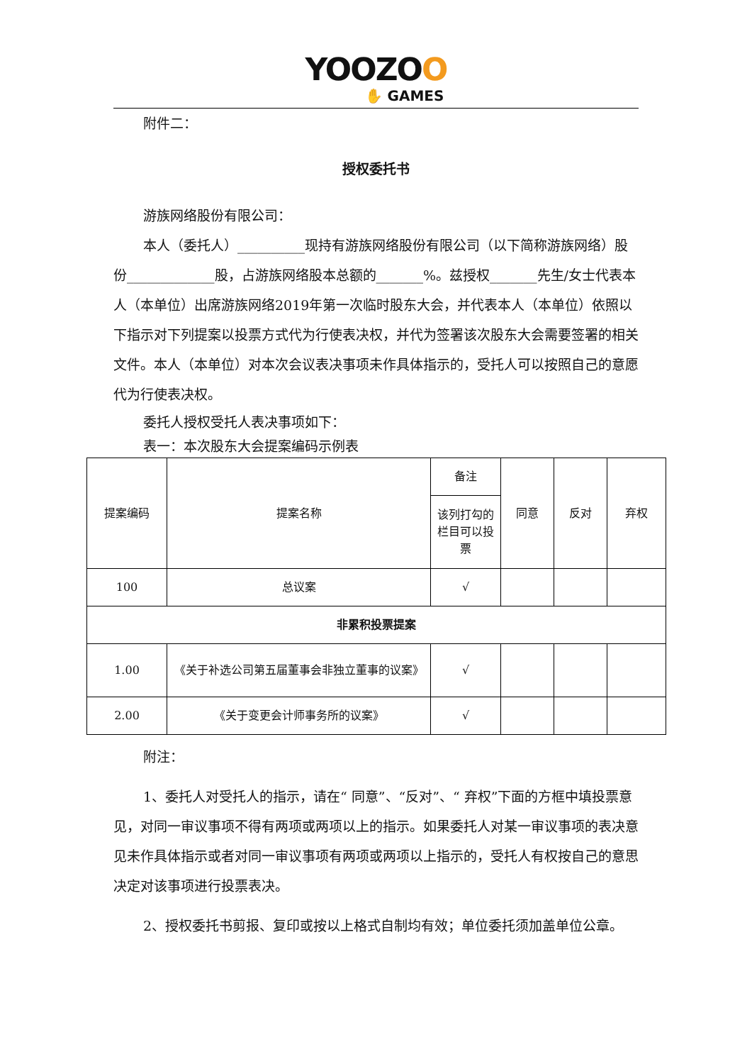YOOZOO
✋ GAMES
附件二：
授权委托书
游族网络股份有限公司：
本人（委托人）__________现持有游族网络股份有限公司（以下简称游族网络）股份_____________股，占游族网络股本总额的_______%。兹授权_______先生/女士代表本人（本单位）出席游族网络2019年第一次临时股东大会，并代表本人（本单位）依照以下指示对下列提案以投票方式代为行使表决权，并代为签署该次股东大会需要签署的相关文件。本人（本单位）对本次会议表决事项未作具体指示的，受托人可以按照自己的意愿代为行使表决权。
委托人授权受托人表决事项如下：
表一：本次股东大会提案编码示例表
| 提案编码 | 提案名称 | 备注 | 同意 | 反对 | 弃权 |
| | | 该列打勾的栏目可以投票 | | | |
| 100 | 总议案 | √ | | | |
| 非累积投票提案 | | | | | |
| 1.00 | 《关于补选公司第五届董事会非独立董事的议案》 | √ | | | |
| 2.00 | 《关于变更会计师事务所的议案》 | √ | | | |
附注：
1、委托人对受托人的指示，请在“ 同意”、“反对”、“ 弃权”下面的方框中填投票意见，对同一审议事项不得有两项或两项以上的指示。如果委托人对某一审议事项的表决意见未作具体指示或者对同一审议事项有两项或两项以上指示的，受托人有权按自己的意思决定对该事项进行投票表决。
2、授权委托书剪报、复印或按以上格式自制均有效；单位委托须加盖单位公章。